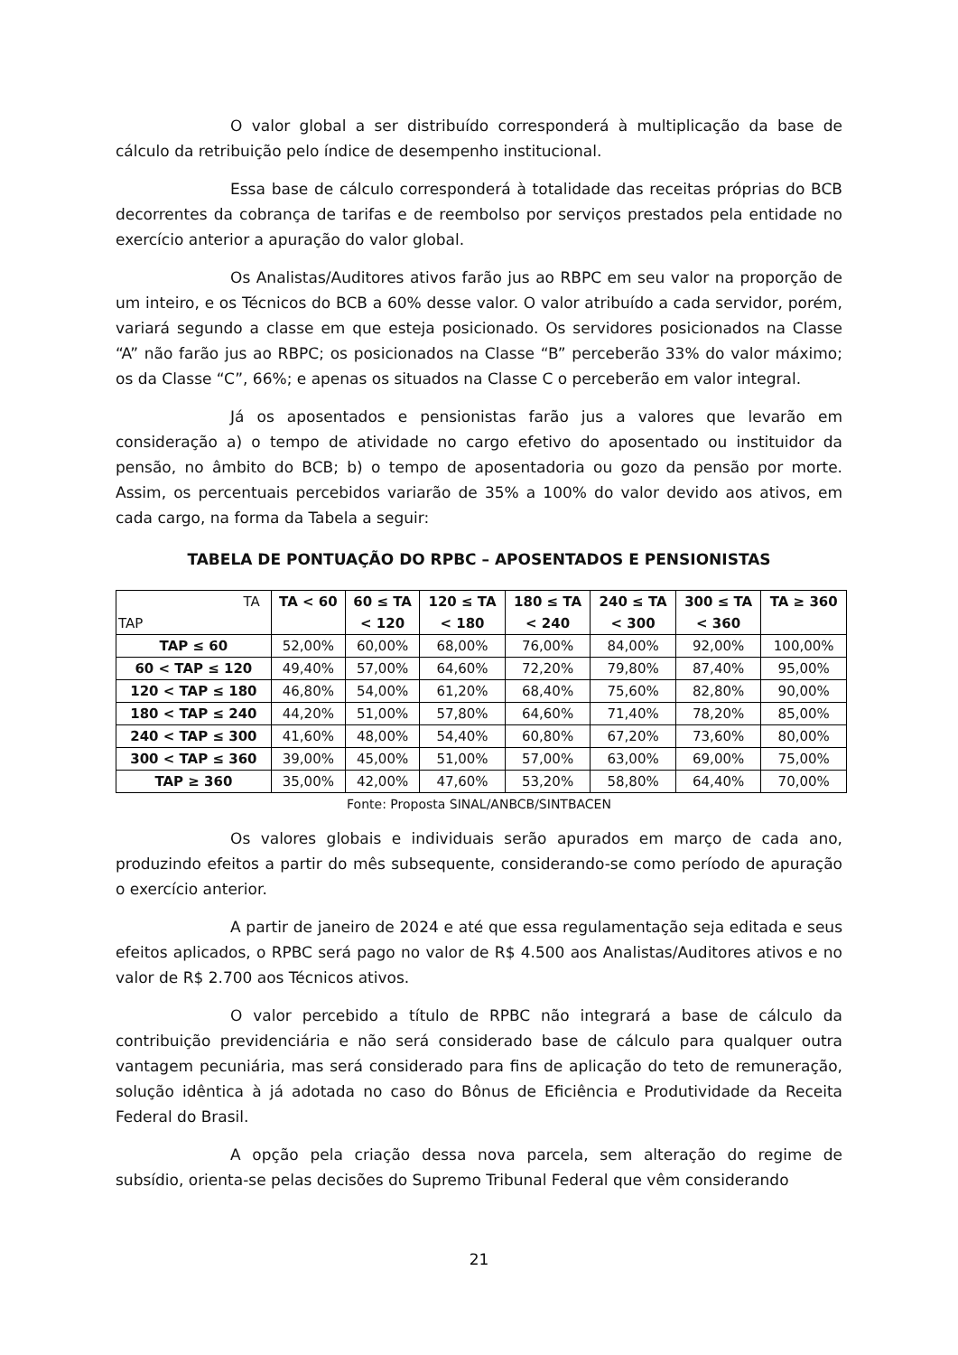O valor global a ser distribuído corresponderá à multiplicação da base de cálculo da retribuição pelo índice de desempenho institucional.
Essa base de cálculo corresponderá à totalidade das receitas próprias do BCB decorrentes da cobrança de tarifas e de reembolso por serviços prestados pela entidade no exercício anterior a apuração do valor global.
Os Analistas/Auditores ativos farão jus ao RBPC em seu valor na proporção de um inteiro, e os Técnicos do BCB a 60% desse valor. O valor atribuído a cada servidor, porém, variará segundo a classe em que esteja posicionado. Os servidores posicionados na Classe “A” não farão jus ao RBPC; os posicionados na Classe “B” perceberão 33% do valor máximo; os da Classe “C”, 66%; e apenas os situados na Classe C o perceberão em valor integral.
Já os aposentados e pensionistas farão jus a valores que levarão em consideração a) o tempo de atividade no cargo efetivo do aposentado ou instituidor da pensão, no âmbito do BCB; b) o tempo de aposentadoria ou gozo da pensão por morte. Assim, os percentuais percebidos variarão de 35% a 100% do valor devido aos ativos, em cada cargo, na forma da Tabela a seguir:
TABELA DE PONTUAÇÃO DO RPBC – APOSENTADOS E PENSIONISTAS
| TA TAP | TA < 60 | 60 ≤ TA < 120 | 120 ≤ TA < 180 | 180 ≤ TA < 240 | 240 ≤ TA < 300 | 300 ≤ TA < 360 | TA ≥ 360 |
| TAP ≤ 60 | 52,00% | 60,00% | 68,00% | 76,00% | 84,00% | 92,00% | 100,00% |
| 60 < TAP ≤ 120 | 49,40% | 57,00% | 64,60% | 72,20% | 79,80% | 87,40% | 95,00% |
| 120 < TAP ≤ 180 | 46,80% | 54,00% | 61,20% | 68,40% | 75,60% | 82,80% | 90,00% |
| 180 < TAP ≤ 240 | 44,20% | 51,00% | 57,80% | 64,60% | 71,40% | 78,20% | 85,00% |
| 240 < TAP ≤ 300 | 41,60% | 48,00% | 54,40% | 60,80% | 67,20% | 73,60% | 80,00% |
| 300 < TAP ≤ 360 | 39,00% | 45,00% | 51,00% | 57,00% | 63,00% | 69,00% | 75,00% |
| TAP ≥ 360 | 35,00% | 42,00% | 47,60% | 53,20% | 58,80% | 64,40% | 70,00% |
Fonte: Proposta SINAL/ANBCB/SINTBACEN
Os valores globais e individuais serão apurados em março de cada ano, produzindo efeitos a partir do mês subsequente, considerando-se como período de apuração o exercício anterior.
A partir de janeiro de 2024 e até que essa regulamentação seja editada e seus efeitos aplicados, o RPBC será pago no valor de R$ 4.500 aos Analistas/Auditores ativos e no valor de R$ 2.700 aos Técnicos ativos.
O valor percebido a título de RPBC não integrará a base de cálculo da contribuição previdenciária e não será considerado base de cálculo para qualquer outra vantagem pecuniária, mas será considerado para fins de aplicação do teto de remuneração, solução idêntica à já adotada no caso do Bônus de Eficiência e Produtividade da Receita Federal do Brasil.
A opção pela criação dessa nova parcela, sem alteração do regime de subsídio, orienta-se pelas decisões do Supremo Tribunal Federal que vêm considerando
21